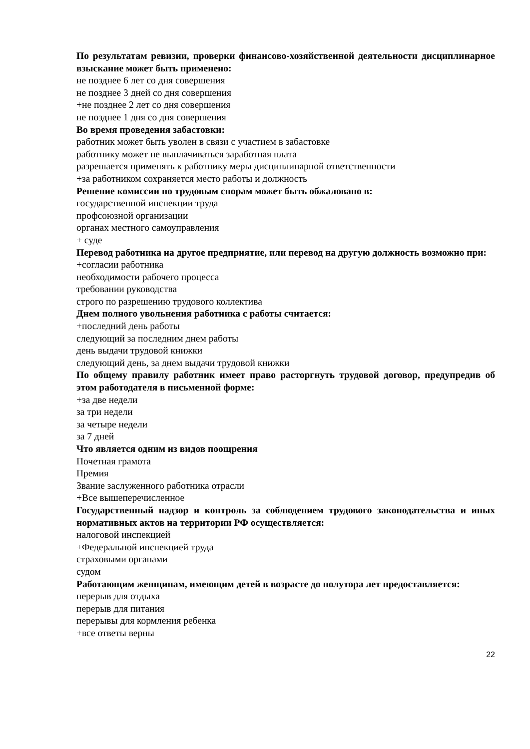По результатам ревизии, проверки финансово-хозяйственной деятельности дисциплинарное взыскание может быть применено:
не позднее 6 лет со дня совершения
не позднее 3 дней со дня совершения
+не позднее 2 лет со дня совершения
не позднее 1 дня со дня совершения
Во время проведения забастовки:
работник может быть уволен в связи с участием в забастовке
работнику может не выплачиваться заработная плата
разрешается применять к работнику меры дисциплинарной ответственности
+за работником сохраняется место работы и должность
Решение комиссии по трудовым спорам может быть обжаловано в:
государственной инспекции труда
профсоюзной организации
органах местного самоуправления
+ суде
Перевод работника на другое предприятие, или перевод на другую должность возможно при:
+согласии работника
необходимости рабочего процесса
требовании руководства
строго по разрешению трудового коллектива
Днем полного увольнения работника с работы считается:
+последний день работы
следующий за последним днем работы
день выдачи трудовой книжки
следующий день, за днем выдачи трудовой книжки
По общему правилу работник имеет право расторгнуть трудовой договор, предупредив об этом работодателя в письменной форме:
+за две недели
за три недели
за четыре недели
за 7 дней
Что является одним из видов поощрения
Почетная грамота
Премия
Звание заслуженного работника отрасли
+Все вышеперечисленное
Государственный надзор и контроль за соблюдением трудового законодательства и иных нормативных актов на территории РФ осуществляется:
налоговой инспекцией
+Федеральной инспекцией труда
страховыми органами
судом
Работающим женщинам, имеющим детей в возрасте до полутора лет предоставляется:
перерыв для отдыха
перерыв для питания
перерывы для кормления ребенка
+все ответы верны
22